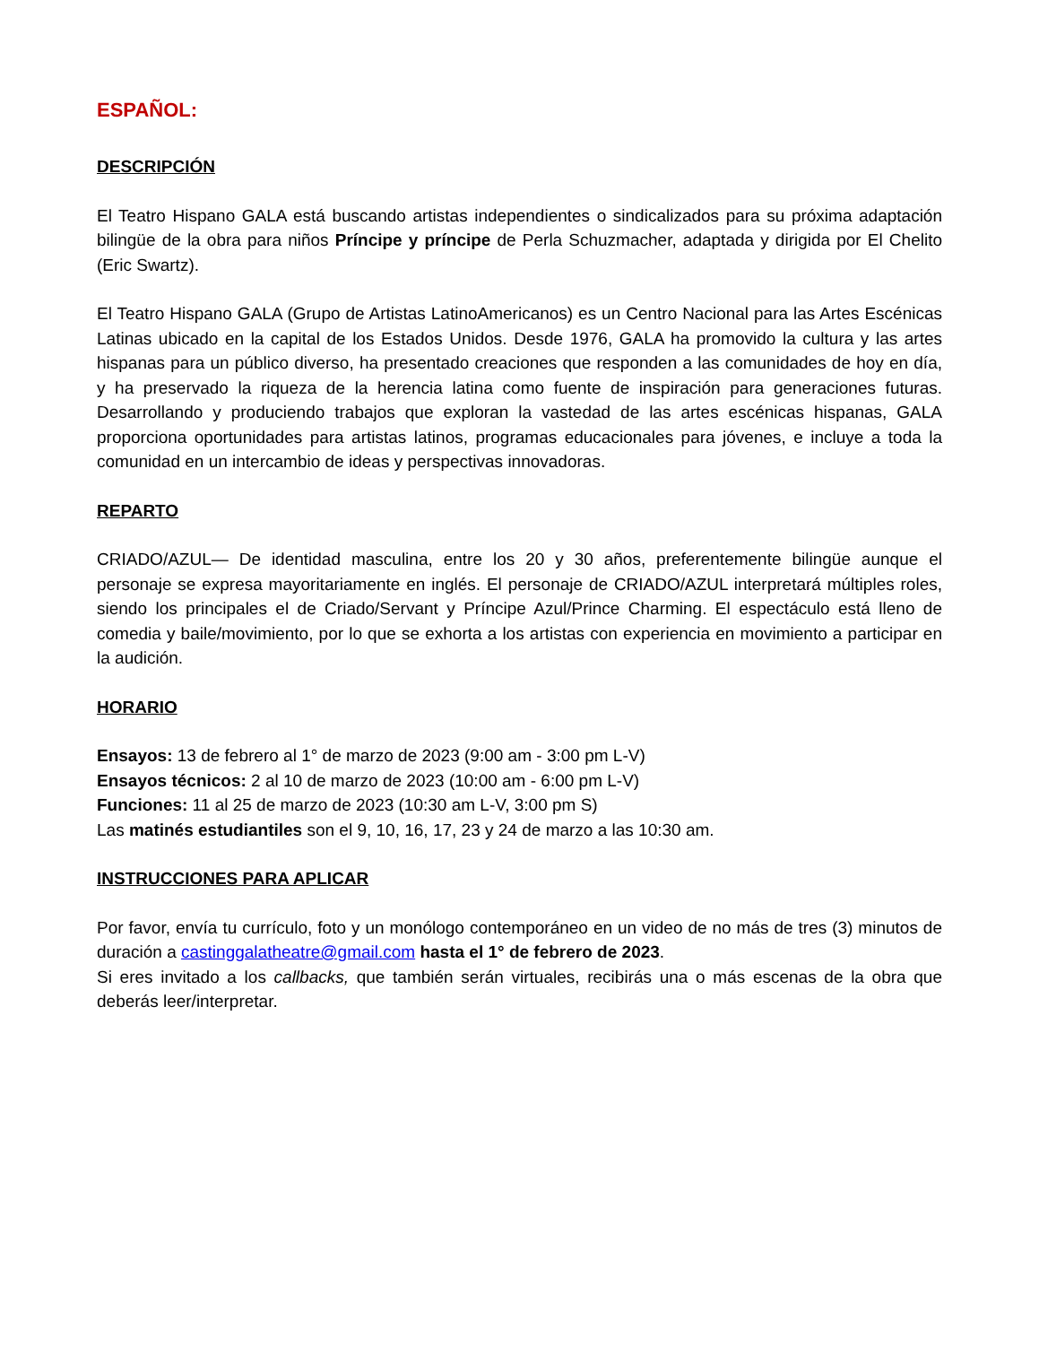ESPAÑOL:
DESCRIPCIÓN
El Teatro Hispano GALA está buscando artistas independientes o sindicalizados para su próxima adaptación bilingüe de la obra para niños Príncipe y príncipe de Perla Schuzmacher, adaptada y dirigida por El Chelito (Eric Swartz).
El Teatro Hispano GALA (Grupo de Artistas LatinoAmericanos) es un Centro Nacional para las Artes Escénicas Latinas ubicado en la capital de los Estados Unidos. Desde 1976, GALA ha promovido la cultura y las artes hispanas para un público diverso, ha presentado creaciones que responden a las comunidades de hoy en día, y ha preservado la riqueza de la herencia latina como fuente de inspiración para generaciones futuras. Desarrollando y produciendo trabajos que exploran la vastedad de las artes escénicas hispanas, GALA proporciona oportunidades para artistas latinos, programas educacionales para jóvenes, e incluye a toda la comunidad en un intercambio de ideas y perspectivas innovadoras.
REPARTO
CRIADO/AZUL— De identidad masculina, entre los 20 y 30 años, preferentemente bilingüe aunque el personaje se expresa mayoritariamente en inglés. El personaje de CRIADO/AZUL interpretará múltiples roles, siendo los principales el de Criado/Servant y Príncipe Azul/Prince Charming. El espectáculo está lleno de comedia y baile/movimiento, por lo que se exhorta a los artistas con experiencia en movimiento a participar en la audición.
HORARIO
Ensayos: 13 de febrero al 1° de marzo de 2023 (9:00 am - 3:00 pm L-V)
Ensayos técnicos: 2 al 10 de marzo de 2023 (10:00 am - 6:00 pm L-V)
Funciones: 11 al 25 de marzo de 2023 (10:30 am L-V, 3:00 pm S)
Las matinés estudiantiles son el 9, 10, 16, 17, 23 y 24 de marzo a las 10:30 am.
INSTRUCCIONES PARA APLICAR
Por favor, envía tu currículo, foto y un monólogo contemporáneo en un video de no más de tres (3) minutos de duración a castinggalatheatre@gmail.com hasta el 1° de febrero de 2023.
Si eres invitado a los callbacks, que también serán virtuales, recibirás una o más escenas de la obra que deberás leer/interpretar.